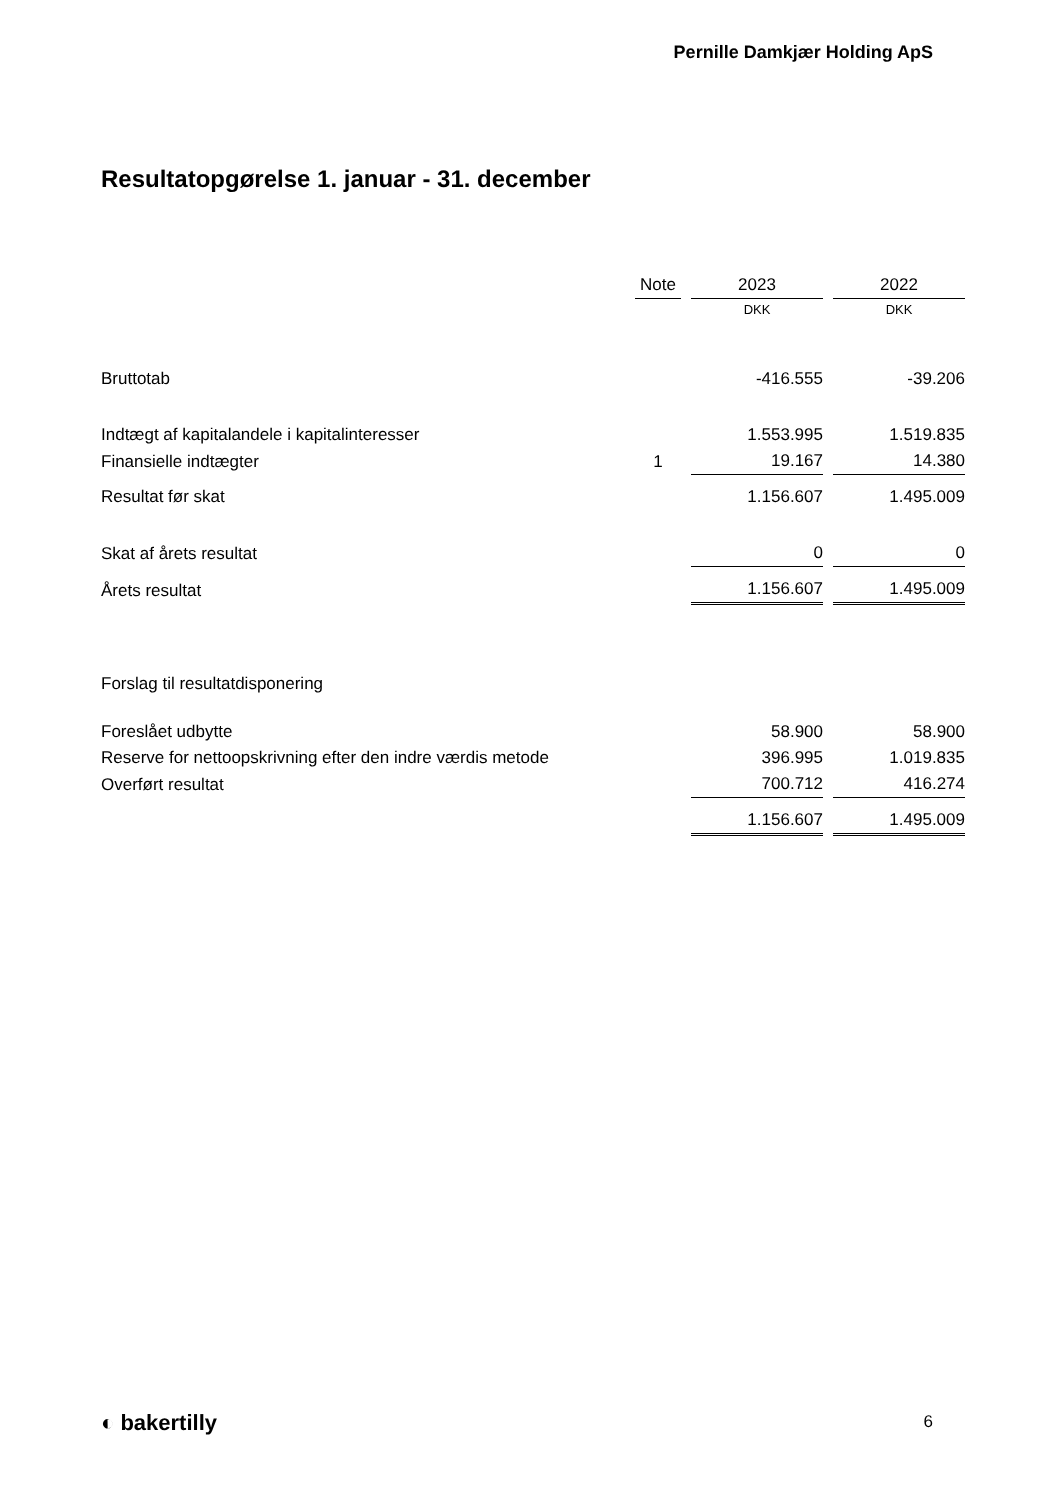Pernille Damkjær Holding ApS
Resultatopgørelse 1. januar - 31. december
| | Note | | 2023 | | 2022 |
| --- | --- | --- | --- | --- | --- |
| | | | DKK | | DKK |
| Bruttotab | | | -416.555 | | -39.206 |
| Indtægt af kapitalandele i kapitalinteresser | | | 1.553.995 | | 1.519.835 |
| Finansielle indtægter | 1 | | 19.167 | | 14.380 |
| Resultat før skat | | | 1.156.607 | | 1.495.009 |
| Skat af årets resultat | | | 0 | | 0 |
| Årets resultat | | | 1.156.607 | | 1.495.009 |
| Forslag til resultatdisponering | | | | | |
| Foreslået udbytte | | | 58.900 | | 58.900 |
| Reserve for nettoopskrivning efter den indre værdis metode | | | 396.995 | | 1.019.835 |
| Overført resultat | | | 700.712 | | 416.274 |
| | | | 1.156.607 | | 1.495.009 |
◐ bakertilly 6